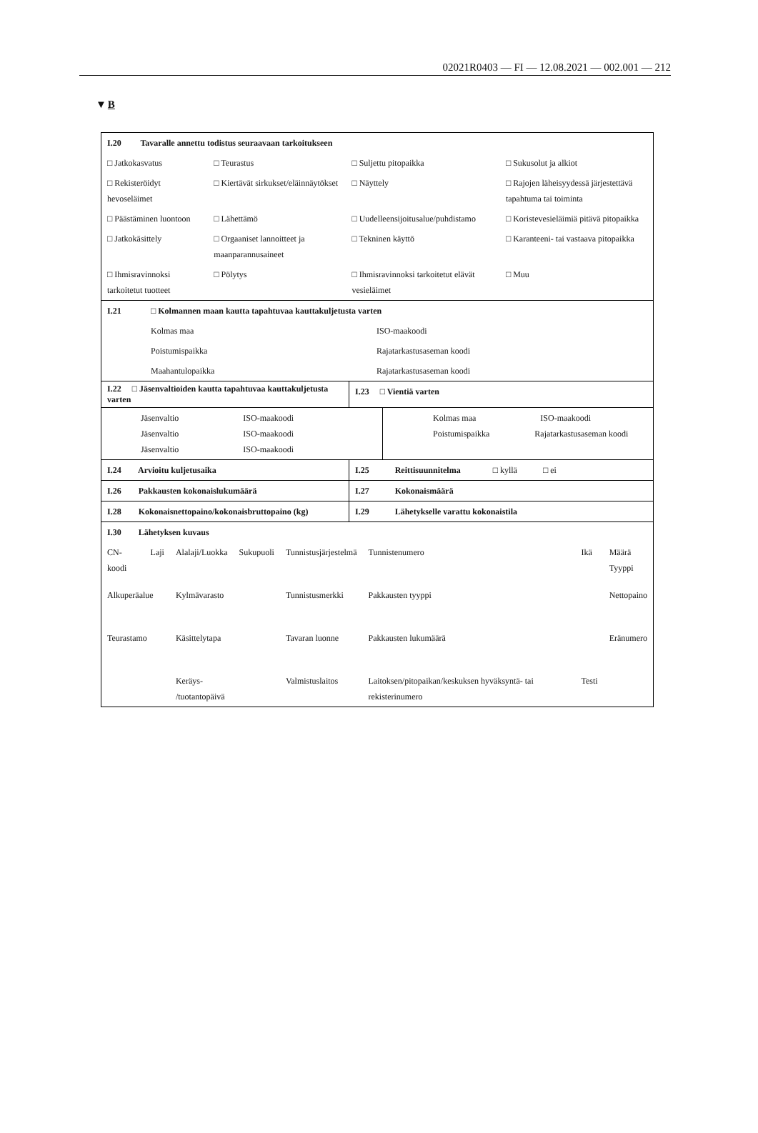02021R0403 — FI — 12.08.2021 — 002.001 — 212
▼B
| I.20 Tavaralle annettu todistus seuraavaan tarkoitukseen | | | |
| □ Jatkokasvatus | □ Teurastus | □ Suljettu pitopaikka | □ Sukusolut ja alkiot |
| □ Rekisteröidyt hevoseläimet | □ Kiertävät sirkukset/eläinnäytökset | □ Näyttely | □ Rajojen läheisyydessä järjestettävä tapahtuma tai toiminta |
| □ Päästäminen luontoon | □ Lähettämö | □ Uudelleensijoitusalue/puhdistamo | □ Koristevesieläimiä pitävä pitopaikka |
| □ Jatkokäsittely | □ Orgaaniset lannoitteet ja maanparannusaineet | □ Tekninen käyttö | □ Karanteeni- tai vastaava pitopaikka |
| □ Ihmisravinnoksi tarkoitetut tuotteet | □ Pölytys | □ Ihmisravinnoksi tarkoitetut elävät vesieläimet | □ Muu |
| I.21 | □ Kolmannen maan kautta tapahtuvaa kauttakuljetusta varten | |
| | Kolmas maa | ISO-maakoodi |
| | Poistumispaikka | Rajatarkastusaseman koodi |
| | Maahantulopaikka | Rajatarkastusaseman koodi |
| I.22 □ Jäsenvaltioiden kautta tapahtuvaa kauttakuljetusta varten | I.23 □ Vientiä varten |
| Jäsenvaltio ISO-maakoodi Jäsenvaltio ISO-maakoodi Jäsenvaltio ISO-maakoodi | Kolmas maa ISO-maakoodi Poistumispaikka Rajatarkastusaseman koodi |
| I.24 Arvioitu kuljetusaika | I.25 Reittisuunnitelma □ kyllä □ ei |
| I.26 Pakkausten kokonaislukumäärä | I.27 Kokonaismäärä |
| I.28 Kokonaisnettopaino/kokonaisbruttopaino (kg) | I.29 Lähetykselle varattu kokonaistila |
| I.30 Lähetyksen kuvaus | | | | | | | |
| CN-koodi | Laji | Alalaji/Luokka | Sukupuoli | Tunnistusjärjestelmä | Tunnistenumero | Ikä | Määrä Tyyppi |
| Alkuperäalue | | Kylmävarasto | | Tunnistusmerkki | Pakkausten tyyppi | | Nettopaino |
| Teurastamo | | Käsittelytapa | | Tavaran luonne | Pakkausten lukumäärä | | Eränumero |
| | | Keräys- /tuotantopäivä | | Valmistuslaitos | Laitoksen/pitopaikan/keskuksen hyväksyntä- tai rekisterinumero | Testi | |